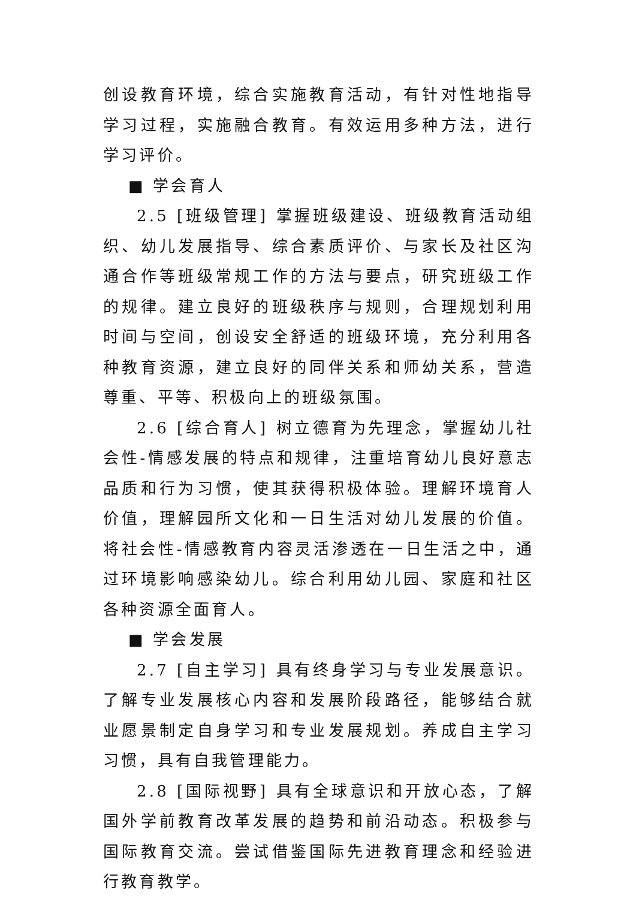创设教育环境，综合实施教育活动，有针对性地指导学习过程，实施融合教育。有效运用多种方法，进行学习评价。
■ 学会育人
2.5 [班级管理] 掌握班级建设、班级教育活动组织、幼儿发展指导、综合素质评价、与家长及社区沟通合作等班级常规工作的方法与要点，研究班级工作的规律。建立良好的班级秩序与规则，合理规划利用时间与空间，创设安全舒适的班级环境，充分利用各种教育资源，建立良好的同伴关系和师幼关系，营造尊重、平等、积极向上的班级氛围。
2.6 [综合育人] 树立德育为先理念，掌握幼儿社会性-情感发展的特点和规律，注重培育幼儿良好意志品质和行为习惯，使其获得积极体验。理解环境育人价值，理解园所文化和一日生活对幼儿发展的价值。将社会性-情感教育内容灵活渗透在一日生活之中，通过环境影响感染幼儿。综合利用幼儿园、家庭和社区各种资源全面育人。
■ 学会发展
2.7 [自主学习] 具有终身学习与专业发展意识。了解专业发展核心内容和发展阶段路径，能够结合就业愿景制定自身学习和专业发展规划。养成自主学习习惯，具有自我管理能力。
2.8 [国际视野] 具有全球意识和开放心态，了解国外学前教育改革发展的趋势和前沿动态。积极参与国际教育交流。尝试借鉴国际先进教育理念和经验进行教育教学。